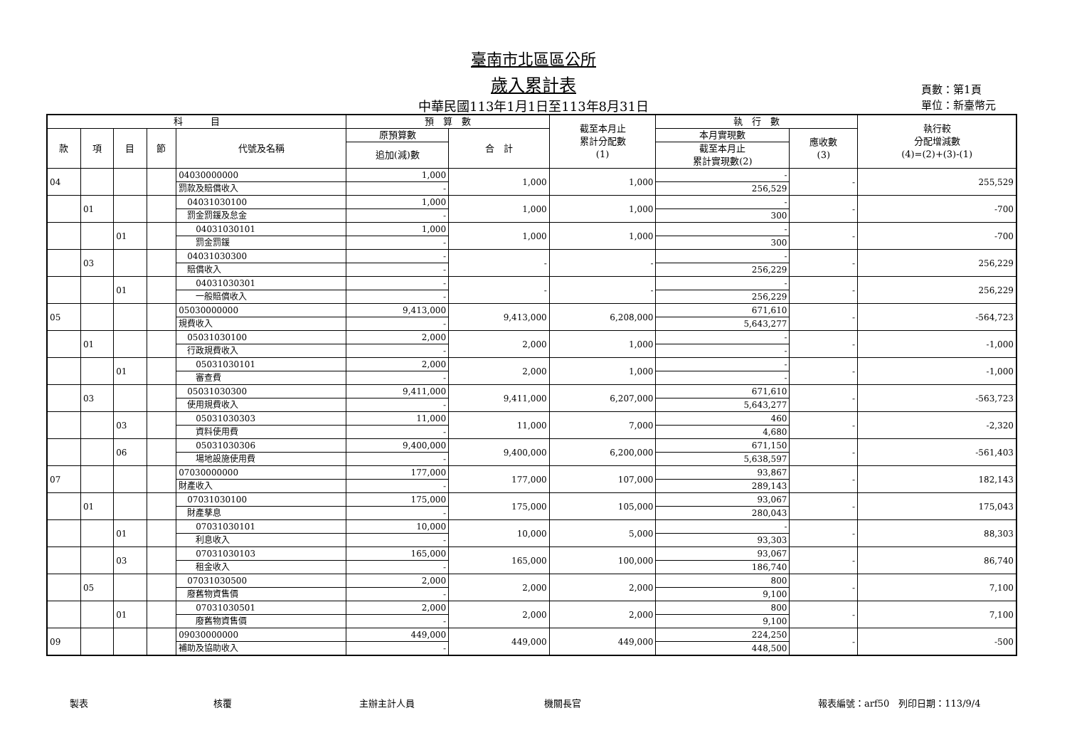臺南市北區區公所
歲入累計表
中華民國113年1月1日至113年8月31日
頁數：第1頁
單位：新臺幣元
| 科 目 | | | | | 預 算 數 | | 截至本月止 累計分配數 (1) | 執 行 數 | | 執行較 分配增減數 (4)=(2)+(3)-(1) |
| --- | --- | --- | --- | --- | --- | --- | --- | --- | --- | --- |
| 款 | 項 | 目 | 節 | 代號及名稱 | 原預算數 | 合 計 | | 本月實現數 | 應收數 (3) | |
| | | | | | 追加(減)數 | | | 截至本月止 累計實現數(2) | | |
| 04 | | | | 04030000000 | 1,000 | 1,000 | 1,000 | - | - | 255,529 |
| | | | | 罰款及賠償收入 | - | | | 256,529 | | |
| | 01 | | | 04031030100 | 1,000 | 1,000 | 1,000 | - | - | -700 |
| | | | | 罰金罰鍰及怠金 | - | | | 300 | | |
| | | 01 | | 04031030101 | 1,000 | 1,000 | 1,000 | - | - | -700 |
| | | | | 罰金罰鍰 | - | | | 300 | | |
| | 03 | | | 04031030300 | - | - | - | - | - | 256,229 |
| | | | | 賠償收入 | - | | | 256,229 | | |
| | | 01 | | 04031030301 | - | - | - | - | - | 256,229 |
| | | | | 一般賠償收入 | - | | | 256,229 | | |
| 05 | | | | 05030000000 | 9,413,000 | 9,413,000 | 6,208,000 | 671,610 | - | -564,723 |
| | | | | 規費收入 | - | | | 5,643,277 | | |
| | 01 | | | 05031030100 | 2,000 | 2,000 | 1,000 | - | - | -1,000 |
| | | | | 行政規費收入 | - | | | - | | |
| | | 01 | | 05031030101 | 2,000 | 2,000 | 1,000 | - | - | -1,000 |
| | | | | 審查費 | - | | | - | | |
| | 03 | | | 05031030300 | 9,411,000 | 9,411,000 | 6,207,000 | 671,610 | - | -563,723 |
| | | | | 使用規費收入 | - | | | 5,643,277 | | |
| | | 03 | | 05031030303 | 11,000 | 11,000 | 7,000 | 460 | - | -2,320 |
| | | | | 資料使用費 | - | | | 4,680 | | |
| | | 06 | | 05031030306 | 9,400,000 | 9,400,000 | 6,200,000 | 671,150 | - | -561,403 |
| | | | | 場地設施使用費 | - | | | 5,638,597 | | |
| 07 | | | | 07030000000 | 177,000 | 177,000 | 107,000 | 93,867 | - | 182,143 |
| | | | | 財產收入 | - | | | 289,143 | | |
| | 01 | | | 07031030100 | 175,000 | 175,000 | 105,000 | 93,067 | - | 175,043 |
| | | | | 財產孳息 | - | | | 280,043 | | |
| | | 01 | | 07031030101 | 10,000 | 10,000 | 5,000 | - | - | 88,303 |
| | | | | 利息收入 | - | | | 93,303 | | |
| | | 03 | | 07031030103 | 165,000 | 165,000 | 100,000 | 93,067 | - | 86,740 |
| | | | | 租金收入 | - | | | 186,740 | | |
| | 05 | | | 07031030500 | 2,000 | 2,000 | 2,000 | 800 | - | 7,100 |
| | | | | 廢舊物資售價 | - | | | 9,100 | | |
| | | 01 | | 07031030501 | 2,000 | 2,000 | 2,000 | 800 | - | 7,100 |
| | | | | 廢舊物資售價 | - | | | 9,100 | | |
| 09 | | | | 09030000000 | 449,000 | 449,000 | 449,000 | 224,250 | - | -500 |
| | | | | 補助及協助收入 | - | | | 448,500 | | |
製表 核覆 主辦主計人員 機關長官 報表編號：arf50　列印日期：113/9/4